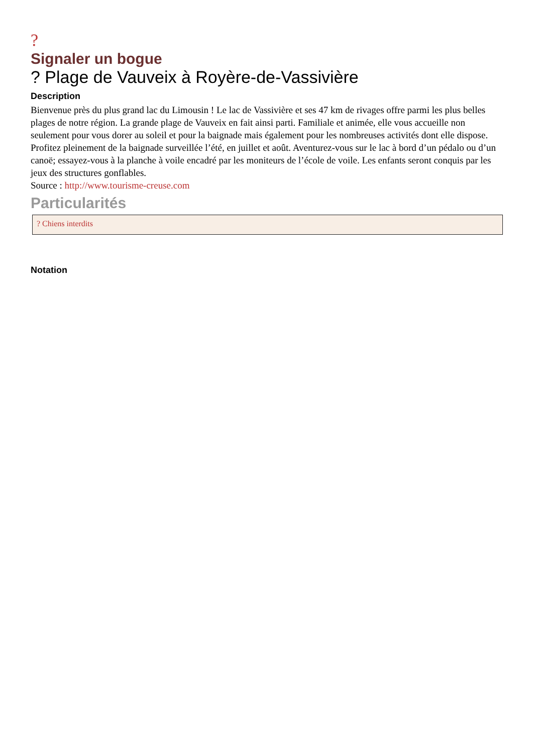?
Signaler un bogue
? Plage de Vauveix à Royère-de-Vassivière
Description
Bienvenue près du plus grand lac du Limousin ! Le lac de Vassivière et ses 47 km de rivages offre parmi les plus belles plages de notre région. La grande plage de Vauveix en fait ainsi parti. Familiale et animée, elle vous accueille non seulement pour vous dorer au soleil et pour la baignade mais également pour les nombreuses activités dont elle dispose. Profitez pleinement de la baignade surveillée l’été, en juillet et août. Aventurez-vous sur le lac à bord d’un pédalo ou d’un canoë; essayez-vous à la planche à voile encadré par les moniteurs de l’école de voile. Les enfants seront conquis par les jeux des structures gonflables.
Source : http://www.tourisme-creuse.com
Particularités
? Chiens interdits
Notation